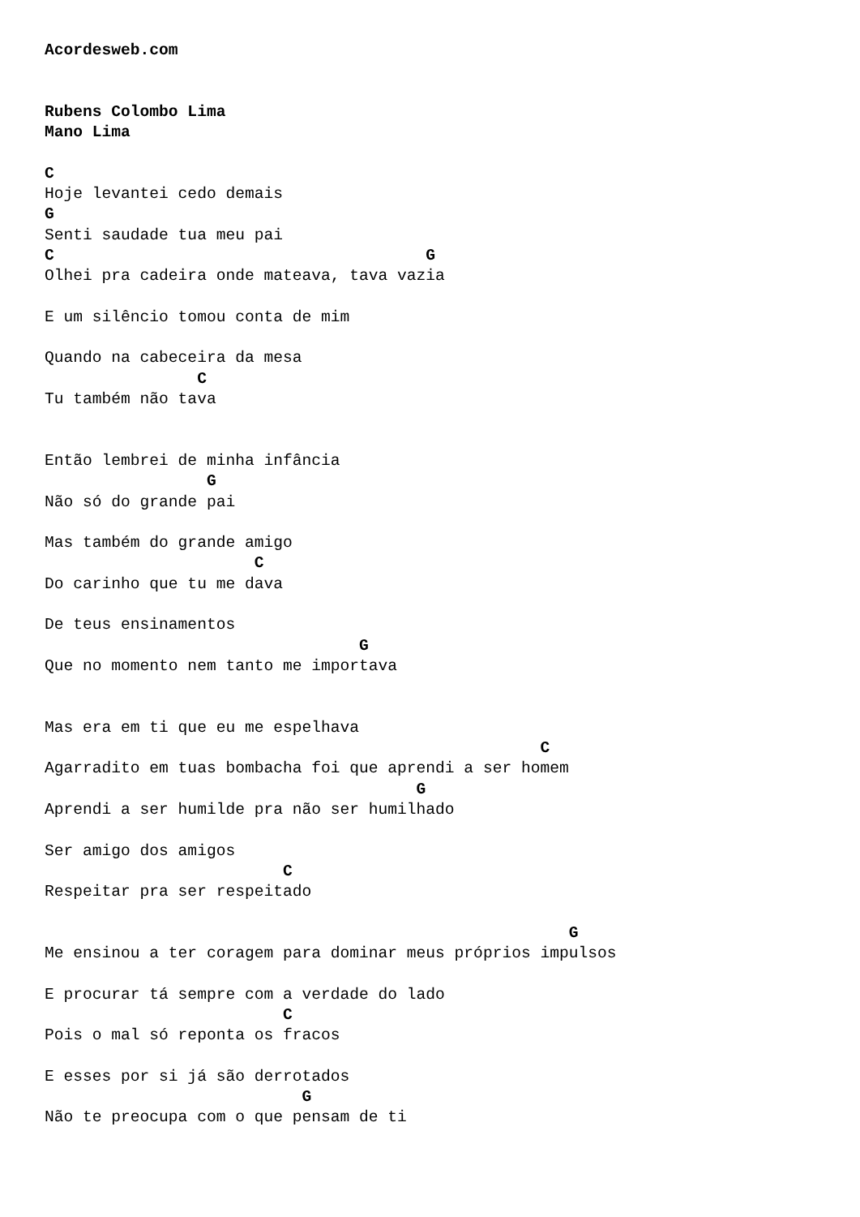Acordesweb.com


Rubens Colombo Lima
Mano Lima

C
Hoje levantei cedo demais
G
Senti saudade tua meu pai
C                                       G
Olhei pra cadeira onde mateava, tava vazia

E um silêncio tomou conta de mim

Quando na cabeceira da mesa
                C
Tu também não tava


Então lembrei de minha infância
                 G
Não só do grande pai

Mas também do grande amigo
                      C
Do carinho que tu me dava

De teus ensinamentos
                                 G
Que no momento nem tanto me importava


Mas era em ti que eu me espelhava
                                                    C
Agarradito em tuas bombacha foi que aprendi a ser homem
                                       G
Aprendi a ser humilde pra não ser humilhado

Ser amigo dos amigos
                         C
Respeitar pra ser respeitado

                                                       G
Me ensinou a ter coragem para dominar meus próprios impulsos

E procurar tá sempre com a verdade do lado
                         C
Pois o mal só reponta os fracos

E esses por si já são derrotados
                           G
Não te preocupa com o que pensam de ti